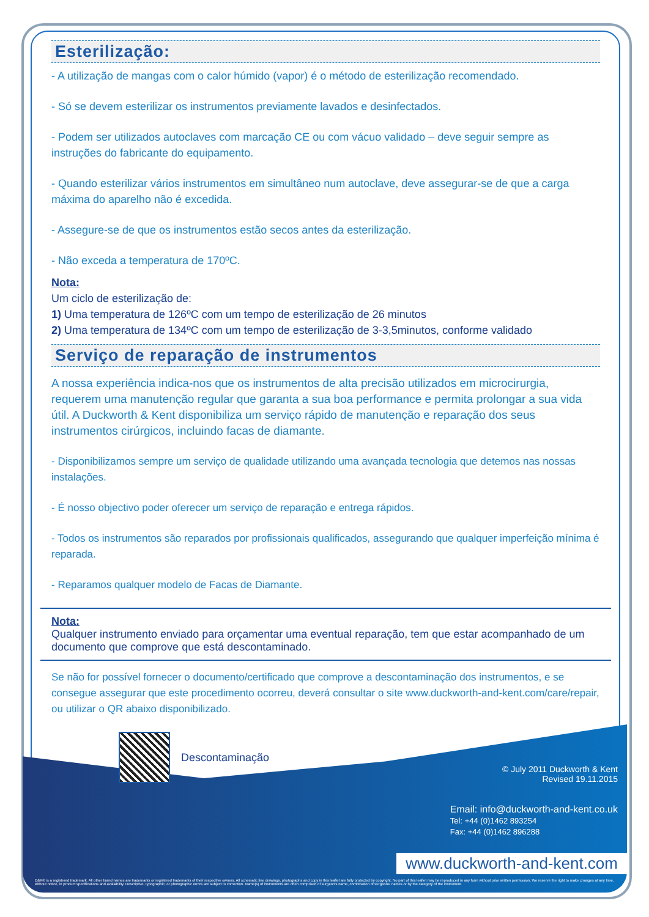© July 2011 Duckworth & Kent
Revised 19.11.2015
Email: info@duckworth-and-kent.co.uk
Tel: +44 (0)1462 893254
Fax: +44 (0)1462 896288
www.duckworth-and-kent.com
D&K® is a registered trademark. All other brand names are trademarks or registered trademarks of their respective owners. All schematic line drawings, photographs and copy in this leaflet are fully protected by copyright. No part of this leaflet may be reproduced in any form without prior written permission. We reserve the right to make changes at any time, without notice, in product specifications and availability. Descriptive, typographic, or photographic errors are subject to correction. Name(s) of instruments are often comprised of surgeon's name, combination of surgeons' names or by the category of the instrument.
Esterilização:
- A utilização de mangas com o calor húmido (vapor) é o método de esterilização recomendado.
- Só se devem esterilizar os instrumentos previamente lavados e desinfectados.
- Podem ser utilizados autoclaves com marcação CE ou com vácuo validado – deve seguir sempre as instruções do fabricante do equipamento.
- Quando esterilizar vários instrumentos em simultâneo num autoclave, deve assegurar-se de que a carga máxima do aparelho não é excedida.
- Assegure-se de que os instrumentos estão secos antes da esterilização.
- Não exceda a temperatura de 170ºC.
Nota:
Um ciclo de esterilização de:
1) Uma temperatura de 126ºC com um tempo de esterilização de 26 minutos
2) Uma temperatura de 134ºC com um tempo de esterilização de 3-3,5minutos, conforme validado
Serviço de reparação de instrumentos
A nossa experiência indica-nos que os instrumentos de alta precisão utilizados em microcirurgia, requerem uma manutenção regular que garanta a sua boa performance e permita prolongar a sua vida útil. A Duckworth & Kent disponibiliza um serviço rápido de manutenção e reparação dos seus instrumentos cirúrgicos, incluindo facas de diamante.
- Disponibilizamos sempre um serviço de qualidade utilizando uma avançada tecnologia que detemos nas nossas instalações.
- É nosso objectivo poder oferecer um serviço de reparação e entrega rápidos.
- Todos os instrumentos são reparados por profissionais qualificados, assegurando que qualquer imperfeição mínima é reparada.
- Reparamos qualquer modelo de Facas de Diamante.
Nota:
Qualquer instrumento enviado para orçamentar uma eventual reparação, tem que estar acompanhado de um documento que comprove que está descontaminado.
Se não for possível fornecer o documento/certificado que comprove a descontaminação dos instrumentos, e se consegue assegurar que este procedimento ocorreu, deverá consultar o site www.duckworth-and-kent.com/care/repair, ou utilizar o QR abaixo disponibilizado.
Descontaminação